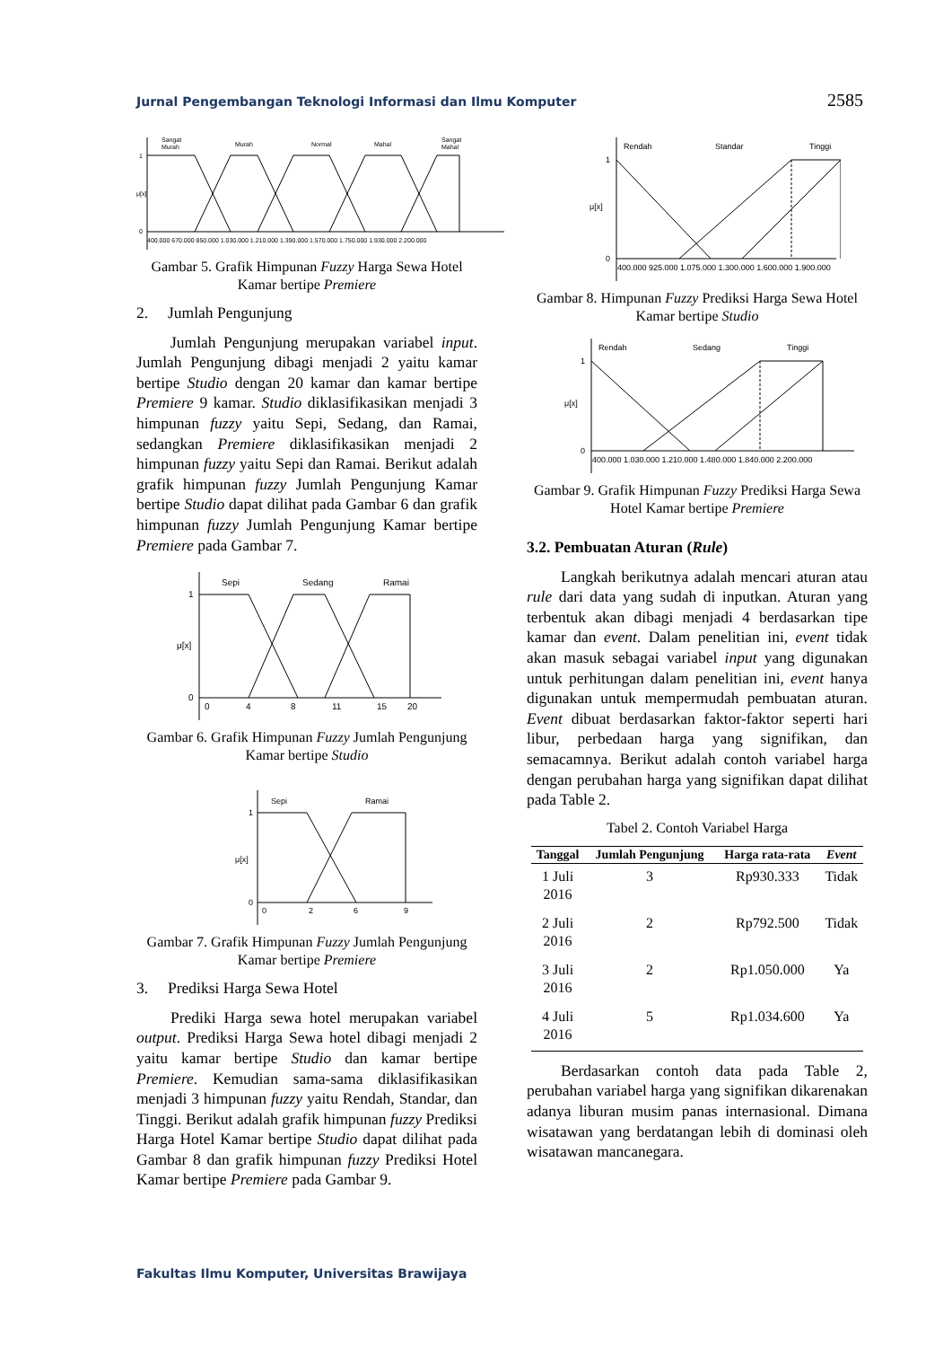Jurnal Pengembangan Teknologi Informasi dan Ilmu Komputer 2585
Sangat
Murah
Murah
Normal
Mahal
Sangat
Mahal
1
μ[x]
0
400.000 670.000 850.000 1.030.000 1.210.000 1.390.000 1.570.000 1.750.000 1.930.000 2.200.000
Gambar 5. Grafik Himpunan Fuzzy Harga Sewa Hotel Kamar bertipe Premiere
2. Jumlah Pengunjung
Jumlah Pengunjung merupakan variabel input. Jumlah Pengunjung dibagi menjadi 2 yaitu kamar bertipe Studio dengan 20 kamar dan kamar bertipe Premiere 9 kamar. Studio diklasifikasikan menjadi 3 himpunan fuzzy yaitu Sepi, Sedang, dan Ramai, sedangkan Premiere diklasifikasikan menjadi 2 himpunan fuzzy yaitu Sepi dan Ramai. Berikut adalah grafik himpunan fuzzy Jumlah Pengunjung Kamar bertipe Studio dapat dilihat pada Gambar 6 dan grafik himpunan fuzzy Jumlah Pengunjung Kamar bertipe Premiere pada Gambar 7.
Sepi
Sedang
Ramai
1
μ[x]
0
0
4
8
11
15
20
Gambar 6. Grafik Himpunan Fuzzy Jumlah Pengunjung Kamar bertipe Studio
Sepi
Ramai
1
μ[x]
0
0
2
6
9
Gambar 7. Grafik Himpunan Fuzzy Jumlah Pengunjung Kamar bertipe Premiere
3. Prediksi Harga Sewa Hotel
Prediki Harga sewa hotel merupakan variabel output. Prediksi Harga Sewa hotel dibagi menjadi 2 yaitu kamar bertipe Studio dan kamar bertipe Premiere. Kemudian sama-sama diklasifikasikan menjadi 3 himpunan fuzzy yaitu Rendah, Standar, dan Tinggi. Berikut adalah grafik himpunan fuzzy Prediksi Harga Hotel Kamar bertipe Studio dapat dilihat pada Gambar 8 dan grafik himpunan fuzzy Prediksi Hotel Kamar bertipe Premiere pada Gambar 9.
Rendah
Standar
Tinggi
1
μ[x]
0
400.000 925.000 1.075.000 1.300.000 1.600.000 1.900.000
Gambar 8. Himpunan Fuzzy Prediksi Harga Sewa Hotel Kamar bertipe Studio
Rendah
Sedang
Tinggi
1
μ[x]
0
400.000 1.030.000 1.210.000 1.480.000 1.840.000 2.200.000
Gambar 9. Grafik Himpunan Fuzzy Prediksi Harga Sewa Hotel Kamar bertipe Premiere
3.2. Pembuatan Aturan (Rule)
Langkah berikutnya adalah mencari aturan atau rule dari data yang sudah di inputkan. Aturan yang terbentuk akan dibagi menjadi 4 berdasarkan tipe kamar dan event. Dalam penelitian ini, event tidak akan masuk sebagai variabel input yang digunakan untuk perhitungan dalam penelitian ini, event hanya digunakan untuk mempermudah pembuatan aturan. Event dibuat berdasarkan faktor-faktor seperti hari libur, perbedaan harga yang signifikan, dan semacamnya. Berikut adalah contoh variabel harga dengan perubahan harga yang signifikan dapat dilihat pada Table 2.
Tabel 2. Contoh Variabel Harga
| Tanggal | Jumlah Pengunjung | Harga rata-rata | Event |
| --- | --- | --- | --- |
| 1 Juli 2016 | 3 | Rp930.333 | Tidak |
| 2 Juli 2016 | 2 | Rp792.500 | Tidak |
| 3 Juli 2016 | 2 | Rp1.050.000 | Ya |
| 4 Juli 2016 | 5 | Rp1.034.600 | Ya |
Berdasarkan contoh data pada Table 2, perubahan variabel harga yang signifikan dikarenakan adanya liburan musim panas internasional. Dimana wisatawan yang berdatangan lebih di dominasi oleh wisatawan mancanegara.
Fakultas Ilmu Komputer, Universitas Brawijaya